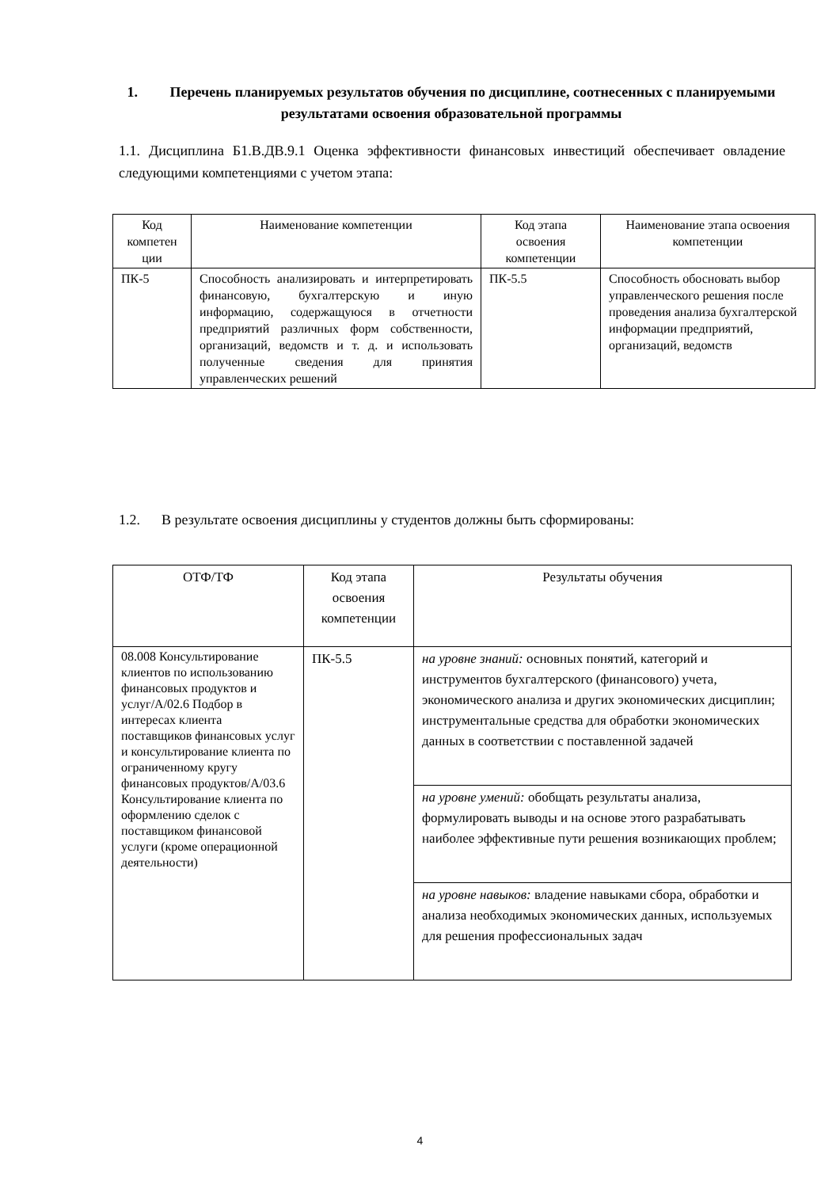1. Перечень планируемых результатов обучения по дисциплине, соотнесенных с планируемыми результатами освоения образовательной программы
1.1. Дисциплина Б1.В.ДВ.9.1 Оценка эффективности финансовых инвестиций обеспечивает овладение следующими компетенциями с учетом этапа:
| Код компетен ции | Наименование компетенции | Код этапа освоения компетенции | Наименование этапа освоения компетенции |
| ПК-5 | Способность анализировать и интерпретировать финансовую, бухгалтерскую и иную информацию, содержащуюся в отчетности предприятий различных форм собственности, организаций, ведомств и т. д. и использовать полученные сведения для принятия управленческих решений | ПК-5.5 | Способность обосновать выбор управленческого решения после проведения анализа бухгалтерской информации предприятий, организаций, ведомств |
1.2. В результате освоения дисциплины у студентов должны быть сформированы:
| ОТФ/ТФ | Код этапа освоения компетенции | Результаты обучения |
| 08.008 Консультирование клиентов по использованию финансовых продуктов и услуг/A/02.6 Подбор в интересах клиента поставщиков финансовых услуг и консультирование клиента по ограниченному кругу финансовых продуктов/A/03.6 Консультирование клиента по оформлению сделок с поставщиком финансовой услуги (кроме операционной деятельности) | ПК-5.5 | на уровне знаний: основных понятий, категорий и инструментов бухгалтерского (финансового) учета, экономического анализа и других экономических дисциплин; инструментальные средства для обработки экономических данных в соответствии с поставленной задачей |
| | | на уровне умений: обобщать результаты анализа, формулировать выводы и на основе этого разрабатывать наиболее эффективные пути решения возникающих проблем; |
| | | на уровне навыков: владение навыками сбора, обработки и анализа необходимых экономических данных, используемых для решения профессиональных задач |
4